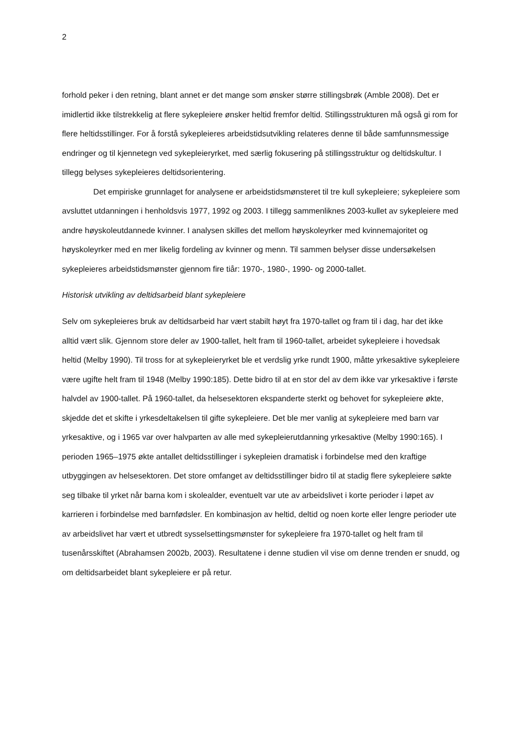2
forhold peker i den retning, blant annet er det mange som ønsker større stillingsbrøk (Amble 2008). Det er imidlertid ikke tilstrekkelig at flere sykepleiere ønsker heltid fremfor deltid. Stillingsstrukturen må også gi rom for flere heltidsstillinger. For å forstå sykepleieres arbeidstidsutvikling relateres denne til både samfunnsmessige endringer og til kjennetegn ved sykepleieryrket, med særlig fokusering på stillingsstruktur og deltidskultur. I tillegg belyses sykepleieres deltidsorientering.
Det empiriske grunnlaget for analysene er arbeidstidsmønsteret til tre kull sykepleiere; sykepleiere som avsluttet utdanningen i henholdsvis 1977, 1992 og 2003. I tillegg sammenliknes 2003-kullet av sykepleiere med andre høyskoleutdannede kvinner. I analysen skilles det mellom høyskoleyrker med kvinnemajoritet og høyskoleyrker med en mer likelig fordeling av kvinner og menn. Til sammen belyser disse undersøkelsen sykepleieres arbeidstidsmønster gjennom fire tiår: 1970-, 1980-, 1990- og 2000-tallet.
Historisk utvikling av deltidsarbeid blant sykepleiere
Selv om sykepleieres bruk av deltidsarbeid har vært stabilt høyt fra 1970-tallet og fram til i dag, har det ikke alltid vært slik. Gjennom store deler av 1900-tallet, helt fram til 1960-tallet, arbeidet sykepleiere i hovedsak heltid (Melby 1990). Til tross for at sykepleieryrket ble et verdslig yrke rundt 1900, måtte yrkesaktive sykepleiere være ugifte helt fram til 1948 (Melby 1990:185). Dette bidro til at en stor del av dem ikke var yrkesaktive i første halvdel av 1900-tallet. På 1960-tallet, da helsesektoren ekspanderte sterkt og behovet for sykepleiere økte, skjedde det et skifte i yrkesdeltakelsen til gifte sykepleiere. Det ble mer vanlig at sykepleiere med barn var yrkesaktive, og i 1965 var over halvparten av alle med sykepleierutdanning yrkesaktive (Melby 1990:165). I perioden 1965–1975 økte antallet deltidsstillinger i sykepleien dramatisk i forbindelse med den kraftige utbyggingen av helsesektoren. Det store omfanget av deltidsstillinger bidro til at stadig flere sykepleiere søkte seg tilbake til yrket når barna kom i skolealder, eventuelt var ute av arbeidslivet i korte perioder i løpet av karrieren i forbindelse med barnfødsler. En kombinasjon av heltid, deltid og noen korte eller lengre perioder ute av arbeidslivet har vært et utbredt sysselsettingsmønster for sykepleiere fra 1970-tallet og helt fram til tusenårsskiftet (Abrahamsen 2002b, 2003). Resultatene i denne studien vil vise om denne trenden er snudd, og om deltidsarbeidet blant sykepleiere er på retur.